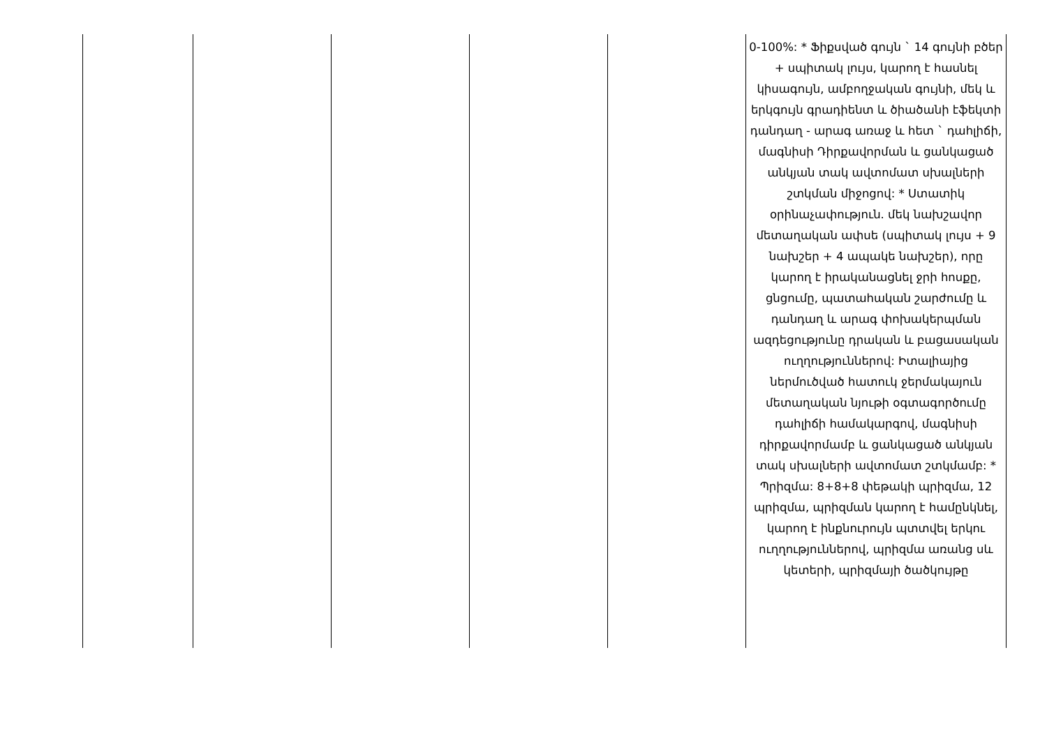| | | | | | 0-100%: * Ֆիքսված գույն ` 14 գույնի բծեր + սպիտակ լույս, կարող է հասնել կիսագույն, ամբողջական գույնի, մեկ և երկգույն գրադիենտ և ծիածանի էֆեկտի դանդաղ - արագ առաջ և հետ ` դահլիճի, մագնիսի Դիրքավորման և ցանկացած անկյան տակ ավտոմատ սխալների շտկման միջոցով: * Ստատիկ օրինաչափություն. մեկ նախշավոր մետաղական ափսե (սպիտակ լույս + 9 նախշեր + 4 ապակե նախշեր), որը կարող է իրականացնել ջրի հոսքը, ցնցումը, պատահական շարժումը և դանդաղ և արագ փոխակերպման ազդեցությունը դրական և բացասական ուղղություններով: Իտալիայից ներմուծված հատուկ ջերմակայուն մետաղական նյութի օգտագործումը դահլիճի համակարգով, մագնիսի դիրքավորմամբ և ցանկացած անկյան տակ սխալների ավտոմատ շտկմամբ: * Պրիզմա: 8+8+8 փեթակի պրիզմա, 12 պրիզմա, պրիզման կարող է համընկնել, կարող է ինքնուրույն պտտվել երկու ուղղություններով, պրիզմա առանց սև կետերի, պրիզմայի ծածկույթը |